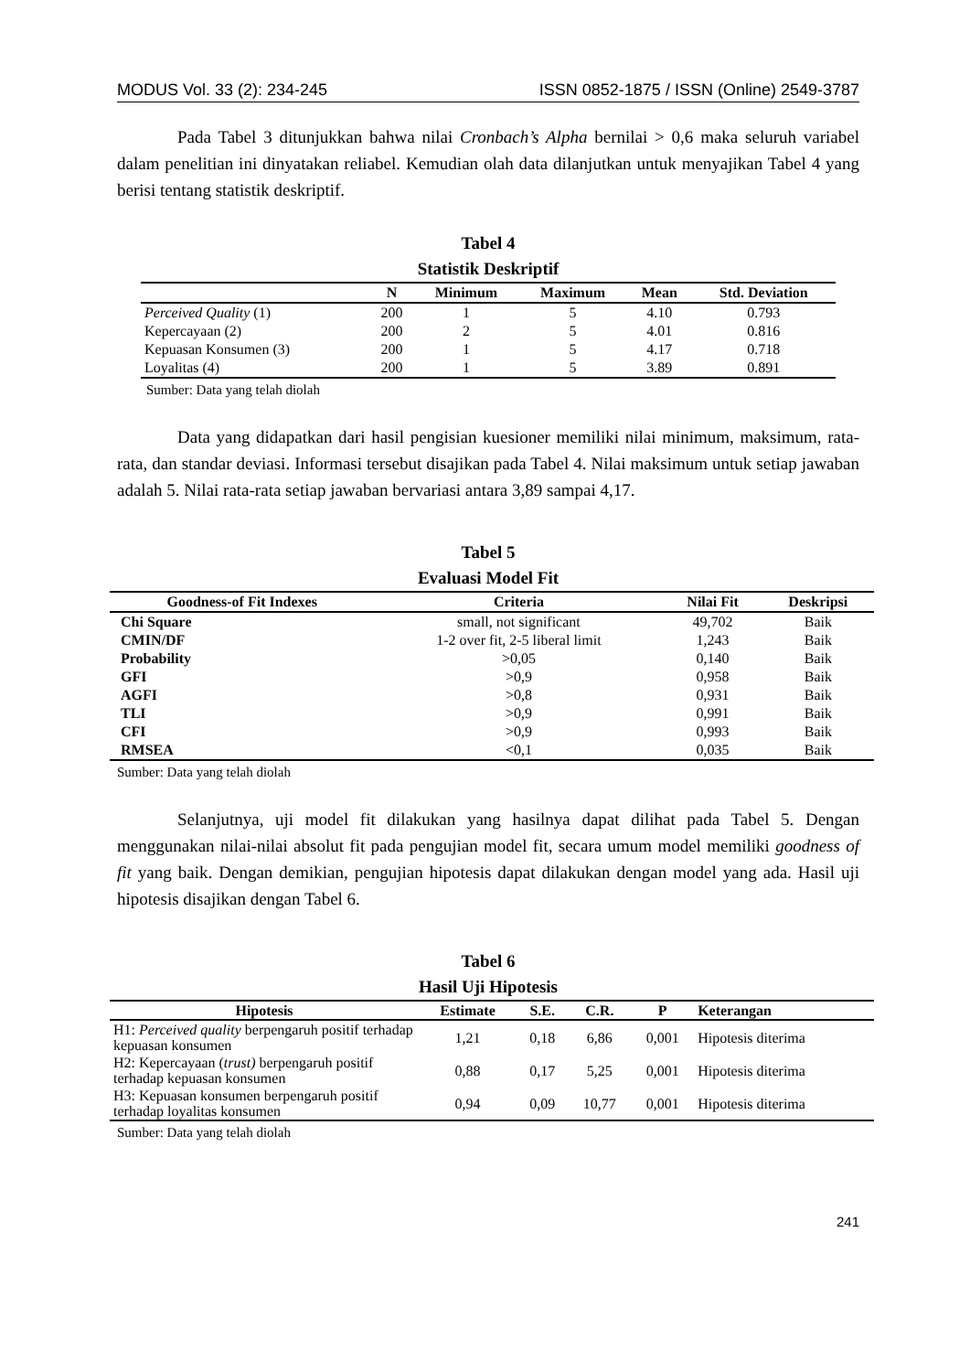MODUS Vol. 33 (2): 234-245 ISSN 0852-1875 / ISSN (Online) 2549-3787
Pada Tabel 3 ditunjukkan bahwa nilai Cronbach’s Alpha bernilai > 0,6 maka seluruh variabel dalam penelitian ini dinyatakan reliabel. Kemudian olah data dilanjutkan untuk menyajikan Tabel 4 yang berisi tentang statistik deskriptif.
Tabel 4
Statistik Deskriptif
| | N | Minimum | Maximum | Mean | Std. Deviation |
| --- | --- | --- | --- | --- | --- |
| Perceived Quality (1) | 200 | 1 | 5 | 4.10 | 0.793 |
| Kepercayaan (2) | 200 | 2 | 5 | 4.01 | 0.816 |
| Kepuasan Konsumen (3) | 200 | 1 | 5 | 4.17 | 0.718 |
| Loyalitas (4) | 200 | 1 | 5 | 3.89 | 0.891 |
Sumber: Data yang telah diolah
Data yang didapatkan dari hasil pengisian kuesioner memiliki nilai minimum, maksimum, rata-rata, dan standar deviasi. Informasi tersebut disajikan pada Tabel 4. Nilai maksimum untuk setiap jawaban adalah 5. Nilai rata-rata setiap jawaban bervariasi antara 3,89 sampai 4,17.
Tabel 5
Evaluasi Model Fit
| Goodness-of Fit Indexes | Criteria | Nilai Fit | Deskripsi |
| --- | --- | --- | --- |
| Chi Square | small, not significant | 49,702 | Baik |
| CMIN/DF | 1-2 over fit, 2-5 liberal limit | 1,243 | Baik |
| Probability | >0,05 | 0,140 | Baik |
| GFI | >0,9 | 0,958 | Baik |
| AGFI | >0,8 | 0,931 | Baik |
| TLI | >0,9 | 0,991 | Baik |
| CFI | >0,9 | 0,993 | Baik |
| RMSEA | <0,1 | 0,035 | Baik |
Sumber: Data yang telah diolah
Selanjutnya, uji model fit dilakukan yang hasilnya dapat dilihat pada Tabel 5. Dengan menggunakan nilai-nilai absolut fit pada pengujian model fit, secara umum model memiliki goodness of fit yang baik. Dengan demikian, pengujian hipotesis dapat dilakukan dengan model yang ada. Hasil uji hipotesis disajikan dengan Tabel 6.
Tabel 6
Hasil Uji Hipotesis
| Hipotesis | Estimate | S.E. | C.R. | P | Keterangan |
| --- | --- | --- | --- | --- | --- |
| H1: Perceived quality berpengaruh positif terhadap kepuasan konsumen | 1,21 | 0,18 | 6,86 | 0,001 | Hipotesis diterima |
| H2: Kepercayaan ( trust) berpengaruh positif terhadap kepuasan konsumen | 0,88 | 0,17 | 5,25 | 0,001 | Hipotesis diterima |
| H3: Kepuasan konsumen berpengaruh positif terhadap loyalitas konsumen | 0,94 | 0,09 | 10,77 | 0,001 | Hipotesis diterima |
Sumber: Data yang telah diolah
241